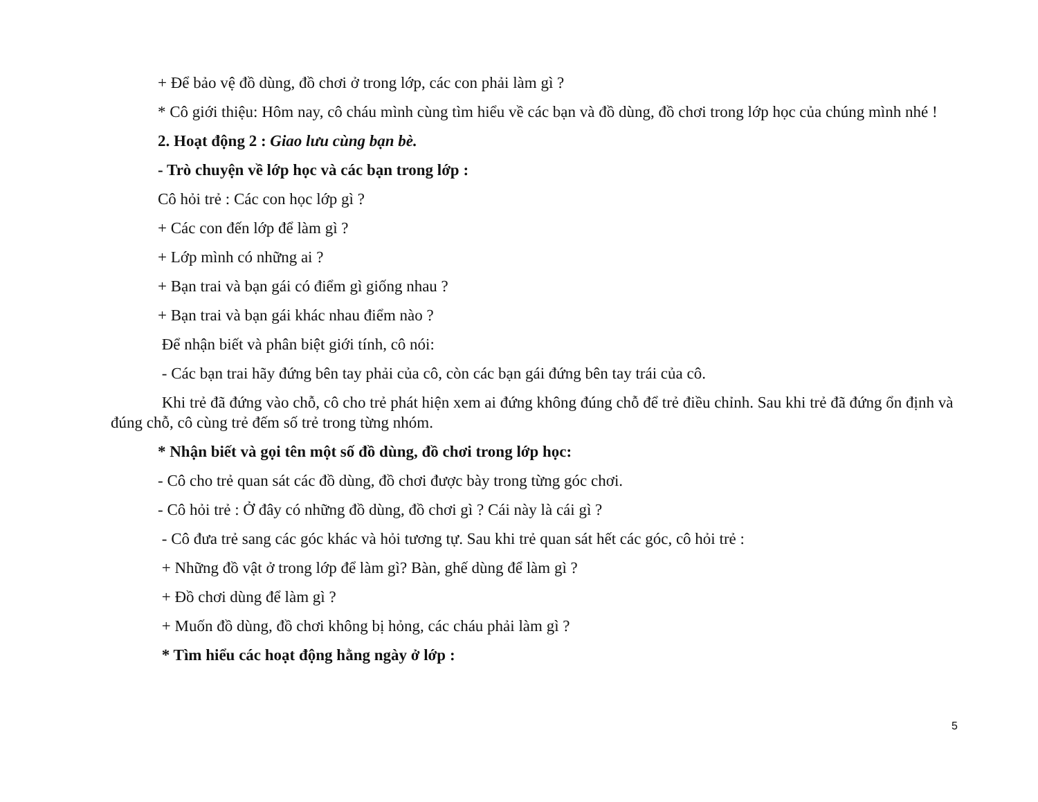+ Để bảo vệ đồ dùng, đồ chơi ở trong lớp, các con phải làm gì ?
* Cô giới thiệu: Hôm nay, cô cháu mình cùng tìm hiểu về các bạn và đồ dùng, đồ chơi trong lớp học của chúng mình nhé !
2. Hoạt động 2 : Giao lưu cùng bạn bè.
- Trò chuyện về lớp học và các bạn trong lớp :
Cô hỏi trẻ : Các con học lớp gì ?
+ Các con đến lớp để làm gì ?
+ Lớp mình có những ai ?
+ Bạn trai và bạn gái có điểm gì giống nhau ?
+ Bạn trai và bạn gái khác nhau điểm nào ?
Để nhận biết và phân biệt giới tính, cô nói:
- Các bạn trai hãy đứng bên tay phải của cô, còn các bạn gái đứng bên tay trái của cô.
Khi trẻ đã đứng vào chỗ, cô cho trẻ phát hiện xem ai đứng không đúng chỗ để trẻ điều chỉnh. Sau khi trẻ đã đứng ổn định và đúng chỗ, cô cùng trẻ đếm số trẻ trong từng nhóm.
* Nhận biết và gọi tên một số đồ dùng, đồ chơi trong lớp học:
- Cô cho trẻ quan sát các đồ dùng, đồ chơi được bày trong từng góc chơi.
- Cô hỏi trẻ : Ở đây có những đồ dùng, đồ chơi gì ? Cái này là cái gì ?
- Cô đưa trẻ sang các góc khác và hỏi tương tự. Sau khi trẻ quan sát hết các góc, cô hỏi trẻ :
+ Những đồ vật ở trong lớp để làm gì? Bàn, ghế dùng để làm gì ?
+ Đồ chơi dùng để làm gì ?
+ Muốn đồ dùng, đồ chơi không bị hỏng, các cháu phải làm gì ?
* Tìm hiểu các hoạt động hằng ngày ở lớp :
5